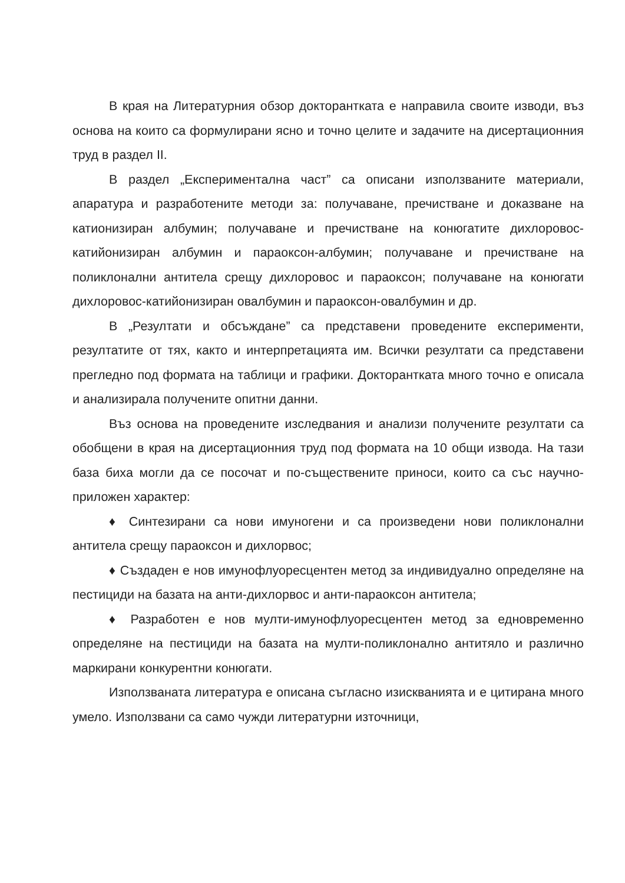В края на Литературния обзор докторантката е направила своите изводи, въз основа на които са формулирани ясно и точно целите и задачите на дисертационния труд в раздел II.
В раздел „Експериментална част” са описани използваните материали, апаратура и разработените методи за: получаване, пречистване и доказване на катионизиран албумин; получаване и пречистване на конюгатите дихлоровос-катийонизиран албумин и параоксон-албумин; получаване и пречистване на поликлонални антитела срещу дихлоровос и параоксон; получаване на конюгати дихлоровос-катийонизиран овалбумин и параоксон-овалбумин и др.
В „Резултати и обсъждане” са представени проведените експерименти, резултатите от тях, както и интерпретацията им. Всички резултати са представени прегледно под формата на таблици и графики. Докторантката много точно е описала и анализирала получените опитни данни.
Въз основа на проведените изследвания и анализи получените резултати са обобщени в края на дисертационния труд под формата на 10 общи извода. На тази база биха могли да се посочат и по-съществените приноси, които са със научно-приложен характер:
♦ Синтезирани са нови имуногени и са произведени нови поликлонални антитела срещу параоксон и дихлорвос;
♦ Създаден е нов имунофлуоресцентен метод за индивидуално определяне на пестициди на базата на анти-дихлорвос и анти-параоксон антитела;
♦ Разработен е нов мулти-имунофлуоресцентен метод за едновременно определяне на пестициди на базата на мулти-поликлонално антитяло и различно маркирани конкурентни конюгати.
Използваната литература е описана съгласно изискванията и е цитирана много умело. Използвани са само чужди литературни източници,